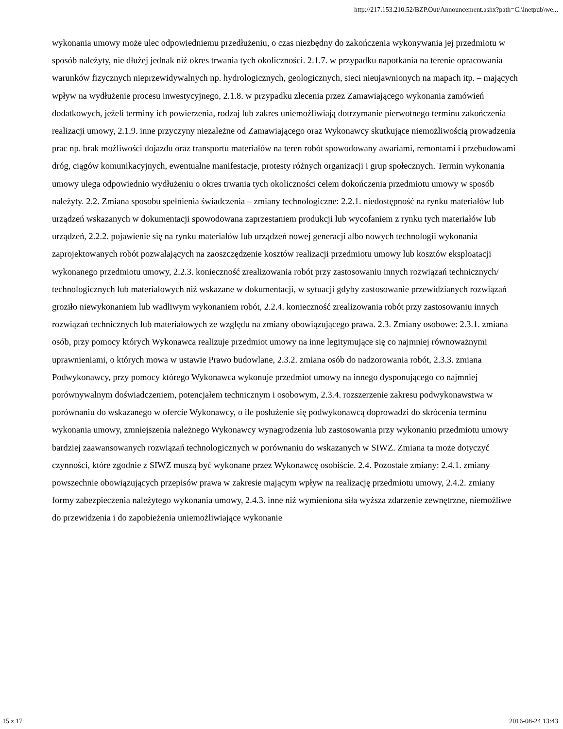http://217.153.210.52/BZP.Out/Announcement.ashx?path=C:\inetpub\we...
wykonania umowy może ulec odpowiedniemu przedłużeniu, o czas niezbędny do zakończenia wykonywania jej przedmiotu w sposób należyty, nie dłużej jednak niż okres trwania tych okoliczności. 2.1.7. w przypadku napotkania na terenie opracowania warunków fizycznych nieprzewidywalnych np. hydrologicznych, geologicznych, sieci nieujawnionych na mapach itp. – mających wpływ na wydłużenie procesu inwestycyjnego, 2.1.8. w przypadku zlecenia przez Zamawiającego wykonania zamówień dodatkowych, jeżeli terminy ich powierzenia, rodzaj lub zakres uniemożliwiają dotrzymanie pierwotnego terminu zakończenia realizacji umowy, 2.1.9. inne przyczyny niezależne od Zamawiającego oraz Wykonawcy skutkujące niemożliwością prowadzenia prac np. brak możliwości dojazdu oraz transportu materiałów na teren robót spowodowany awariami, remontami i przebudowami dróg, ciągów komunikacyjnych, ewentualne manifestacje, protesty różnych organizacji i grup społecznych. Termin wykonania umowy ulega odpowiednio wydłużeniu o okres trwania tych okoliczności celem dokończenia przedmiotu umowy w sposób należyty. 2.2. Zmiana sposobu spełnienia świadczenia – zmiany technologiczne: 2.2.1. niedostępność na rynku materiałów lub urządzeń wskazanych w dokumentacji spowodowana zaprzestaniem produkcji lub wycofaniem z rynku tych materiałów lub urządzeń, 2.2.2. pojawienie się na rynku materiałów lub urządzeń nowej generacji albo nowych technologii wykonania zaprojektowanych robót pozwalających na zaoszczędzenie kosztów realizacji przedmiotu umowy lub kosztów eksploatacji wykonanego przedmiotu umowy, 2.2.3. konieczność zrealizowania robót przy zastosowaniu innych rozwiązań technicznych/ technologicznych lub materiałowych niż wskazane w dokumentacji, w sytuacji gdyby zastosowanie przewidzianych rozwiązań groziło niewykonaniem lub wadliwym wykonaniem robót, 2.2.4. konieczność zrealizowania robót przy zastosowaniu innych rozwiązań technicznych lub materiałowych ze względu na zmiany obowiązującego prawa. 2.3. Zmiany osobowe: 2.3.1. zmiana osób, przy pomocy których Wykonawca realizuje przedmiot umowy na inne legitymujące się co najmniej równoważnymi uprawnieniami, o których mowa w ustawie Prawo budowlane, 2.3.2. zmiana osób do nadzorowania robót, 2.3.3. zmiana Podwykonawcy, przy pomocy którego Wykonawca wykonuje przedmiot umowy na innego dysponującego co najmniej porównywalnym doświadczeniem, potencjałem technicznym i osobowym, 2.3.4. rozszerzenie zakresu podwykonawstwa w porównaniu do wskazanego w ofercie Wykonawcy, o ile posłużenie się podwykonawcą doprowadzi do skrócenia terminu wykonania umowy, zmniejszenia należnego Wykonawcy wynagrodzenia lub zastosowania przy wykonaniu przedmiotu umowy bardziej zaawansowanych rozwiązań technologicznych w porównaniu do wskazanych w SIWZ. Zmiana ta może dotyczyć czynności, które zgodnie z SIWZ muszą być wykonane przez Wykonawcę osobiście. 2.4. Pozostałe zmiany: 2.4.1. zmiany powszechnie obowiązujących przepisów prawa w zakresie mającym wpływ na realizację przedmiotu umowy, 2.4.2. zmiany formy zabezpieczenia należytego wykonania umowy, 2.4.3. inne niż wymieniona siła wyższa zdarzenie zewnętrzne, niemożliwe do przewidzenia i do zapobieżenia uniemożliwiające wykonanie
15 z 17 2016-08-24 13:43